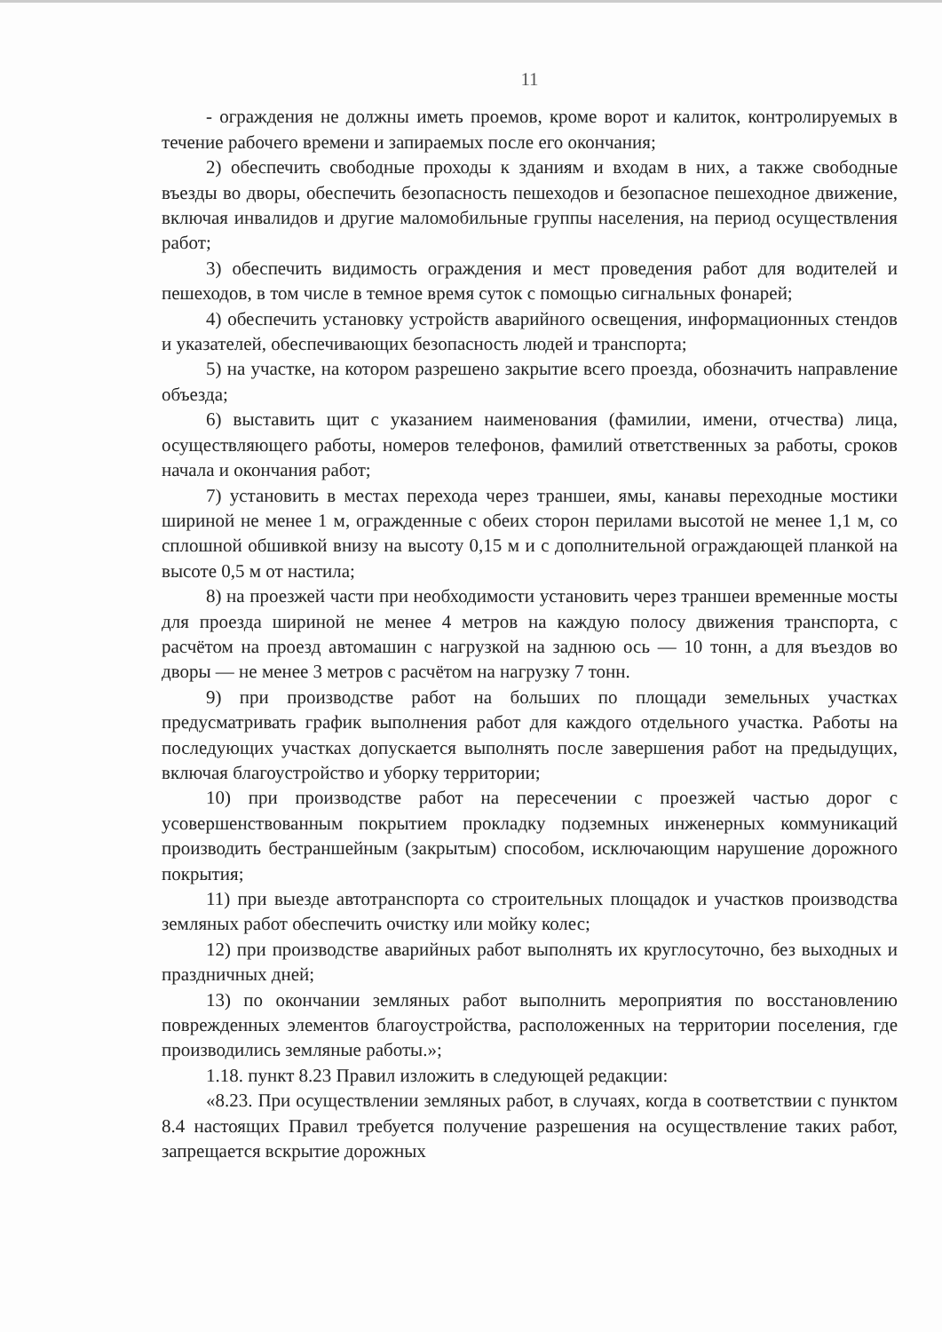11
- ограждения не должны иметь проемов, кроме ворот и калиток, контролируемых в течение рабочего времени и запираемых после его окончания;
2) обеспечить свободные проходы к зданиям и входам в них, а также свободные въезды во дворы, обеспечить безопасность пешеходов и безопасное пешеходное движение, включая инвалидов и другие маломобильные группы населения, на период осуществления работ;
3) обеспечить видимость ограждения и мест проведения работ для водителей и пешеходов, в том числе в темное время суток с помощью сигнальных фонарей;
4) обеспечить установку устройств аварийного освещения, информационных стендов и указателей, обеспечивающих безопасность людей и транспорта;
5) на участке, на котором разрешено закрытие всего проезда, обозначить направление объезда;
6) выставить щит с указанием наименования (фамилии, имени, отчества) лица, осуществляющего работы, номеров телефонов, фамилий ответственных за работы, сроков начала и окончания работ;
7) установить в местах перехода через траншеи, ямы, канавы переходные мостики шириной не менее 1 м, огражденные с обеих сторон перилами высотой не менее 1,1 м, со сплошной обшивкой внизу на высоту 0,15 м и с дополнительной ограждающей планкой на высоте 0,5 м от настила;
8) на проезжей части при необходимости установить через траншеи временные мосты для проезда шириной не менее 4 метров на каждую полосу движения транспорта, с расчётом на проезд автомашин с нагрузкой на заднюю ось — 10 тонн, а для въездов во дворы — не менее 3 метров с расчётом на нагрузку 7 тонн.
9) при производстве работ на больших по площади земельных участках предусматривать график выполнения работ для каждого отдельного участка. Работы на последующих участках допускается выполнять после завершения работ на предыдущих, включая благоустройство и уборку территории;
10) при производстве работ на пересечении с проезжей частью дорог с усовершенствованным покрытием прокладку подземных инженерных коммуникаций производить бестраншейным (закрытым) способом, исключающим нарушение дорожного покрытия;
11) при выезде автотранспорта со строительных площадок и участков производства земляных работ обеспечить очистку или мойку колес;
12) при производстве аварийных работ выполнять их круглосуточно, без выходных и праздничных дней;
13) по окончании земляных работ выполнить мероприятия по восстановлению поврежденных элементов благоустройства, расположенных на территории поселения, где производились земляные работы.»;
1.18. пункт 8.23 Правил изложить в следующей редакции:
«8.23. При осуществлении земляных работ, в случаях, когда в соответствии с пунктом 8.4 настоящих Правил требуется получение разрешения на осуществление таких работ, запрещается вскрытие дорожных